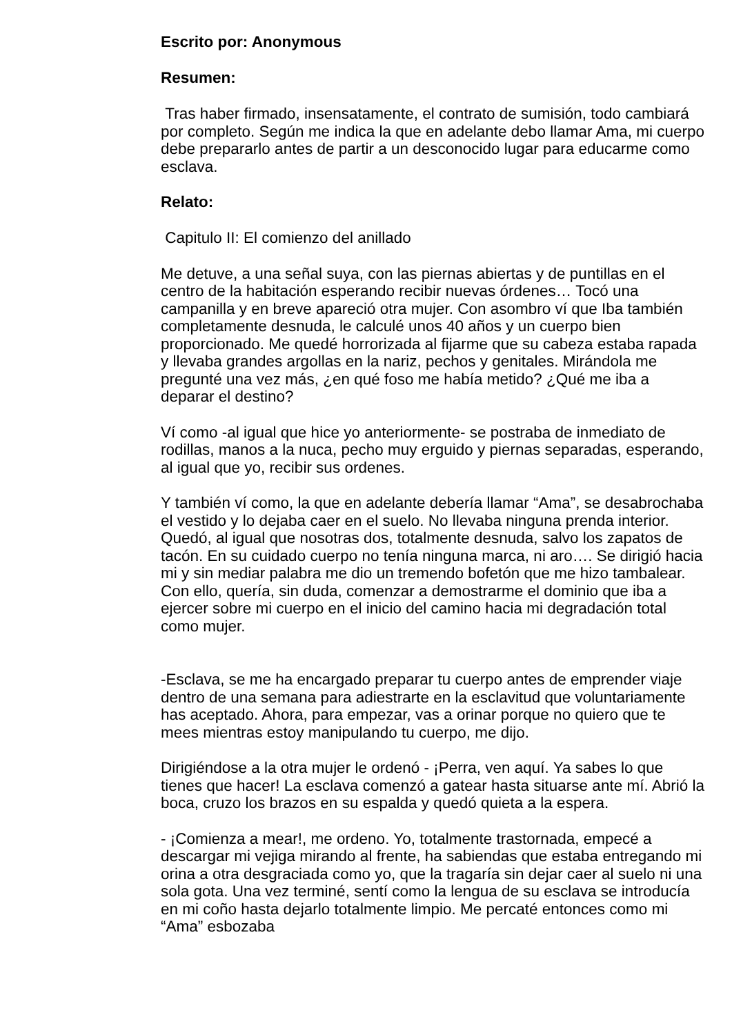Escrito por: Anonymous
Resumen:
Tras haber firmado, insensatamente, el contrato de sumisión, todo cambiará por completo. Según me indica la que en adelante debo llamar Ama, mi cuerpo debe prepararlo antes de partir a un desconocido lugar para educarme como esclava.
Relato:
Capitulo II: El comienzo del anillado
Me detuve, a una señal suya, con las piernas abiertas y de puntillas en el centro de la habitación esperando recibir nuevas órdenes… Tocó una campanilla y en breve apareció otra mujer. Con asombro ví que Iba también completamente desnuda, le calculé unos 40 años y un cuerpo bien proporcionado. Me quedé horrorizada al fijarme que su cabeza estaba rapada y llevaba grandes argollas en la nariz, pechos y genitales. Mirándola me pregunté una vez más, ¿en qué foso me había metido? ¿Qué me iba a deparar el destino?
Ví como -al igual que hice yo anteriormente- se postraba de inmediato de rodillas, manos a la nuca, pecho muy erguido y piernas separadas, esperando, al igual que yo, recibir sus ordenes.
Y también ví como, la que en adelante debería llamar “Ama”, se desabrochaba el vestido y lo dejaba caer en el suelo. No llevaba ninguna prenda interior. Quedó, al igual que nosotras dos, totalmente desnuda, salvo los zapatos de tacón. En su cuidado cuerpo no tenía ninguna marca, ni aro…. Se dirigió hacia mi y sin mediar palabra me dio un tremendo bofetón que me hizo tambalear. Con ello, quería, sin duda, comenzar a demostrarme el dominio que iba a ejercer sobre mi cuerpo en el inicio del camino hacia mi degradación total como mujer.
-Esclava, se me ha encargado preparar tu cuerpo antes de emprender viaje dentro de una semana para adiestrarte en la esclavitud que voluntariamente has aceptado. Ahora, para empezar, vas a orinar porque no quiero que te mees mientras estoy manipulando tu cuerpo, me dijo.
Dirigiéndose a la otra mujer le ordenó - ¡Perra, ven aquí. Ya sabes lo que tienes que hacer! La esclava comenzó a gatear hasta situarse ante mí. Abrió la boca, cruzo los brazos en su espalda y quedó quieta a la espera.
- ¡Comienza a mear!, me ordeno. Yo, totalmente trastornada, empecé a descargar mi vejiga mirando al frente, ha sabiendas que estaba entregando mi orina a otra desgraciada como yo, que la tragaría sin dejar caer al suelo ni una sola gota. Una vez terminé, sentí como la lengua de su esclava se introducía en mi coño hasta dejarlo totalmente limpio. Me percaté entonces como mi “Ama” esbozaba